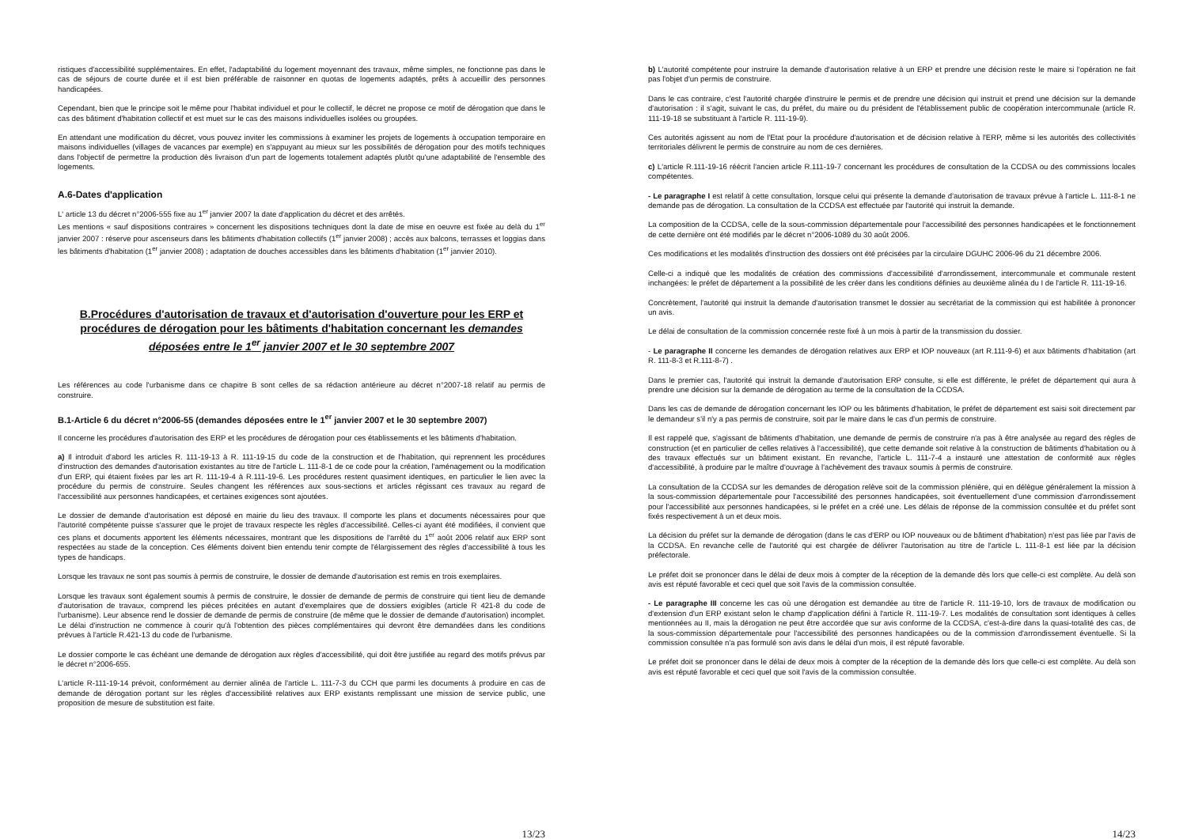ristiques d'accessibilité supplémentaires. En effet, l'adaptabilité du logement moyennant des travaux, même simples, ne fonctionne pas dans le cas de séjours de courte durée et il est bien préférable de raisonner en quotas de logements adaptés, prêts à accueillir des personnes handicapées.
Cependant, bien que le principe soit le même pour l'habitat individuel et pour le collectif, le décret ne propose ce motif de dérogation que dans le cas des bâtiment d'habitation collectif et est muet sur le cas des maisons individuelles isolées ou groupées.
En attendant une modification du décret, vous pouvez inviter les commissions à examiner les projets de logements à occupation temporaire en maisons individuelles (villages de vacances par exemple) en s'appuyant au mieux sur les possibilités de dérogation pour des motifs techniques dans l'objectif de permettre la production dès livraison d'un part de logements totalement adaptés plutôt qu'une adaptabilité de l'ensemble des logements.
A.6-Dates d'application
L' article 13 du décret n°2006-555 fixe au 1<sup>er</sup> janvier 2007 la date d'application du décret et des arrêtés.
Les mentions « sauf dispositions contraires » concernent les dispositions techniques dont la date de mise en oeuvre est fixée au delà du 1<sup>er</sup> janvier 2007 : réserve pour ascenseurs dans les bâtiments d'habitation collectifs (1<sup>er</sup> janvier 2008) ; accès aux balcons, terrasses et loggias dans les bâtiments d'habitation (1<sup>er</sup> janvier 2008) ; adaptation de douches accessibles dans les bâtiments d'habitation (1<sup>er</sup> janvier 2010).
B.Procédures d'autorisation de travaux et d'autorisation d'ouverture pour les ERP et procédures de dérogation pour les bâtiments d'habitation concernant les demandes déposées entre le 1<sup>er</sup> janvier 2007 et le 30 septembre 2007
Les références au code l'urbanisme dans ce chapitre B sont celles de sa rédaction antérieure au décret n°2007-18 relatif au permis de construire.
B.1-Article 6 du décret n°2006-55 (demandes déposées entre le 1<sup>er</sup> janvier 2007 et le 30 septembre 2007)
Il concerne les procédures d'autorisation des ERP et les procédures de dérogation pour ces établissements et les bâtiments d'habitation.
a) Il introduit d'abord les articles R. 111-19-13 à R. 111-19-15 du code de la construction et de l'habitation, qui reprennent les procédures d'instruction des demandes d'autorisation existantes au titre de l'article L. 111-8-1 de ce code pour la création, l'aménagement ou la modification d'un ERP, qui étaient fixées par les art R. 111-19-4 à R.111-19-6. Les procédures restent quasiment identiques, en particulier le lien avec la procédure du permis de construire. Seules changent les références aux sous-sections et articles régissant ces travaux au regard de l'accessibilité aux personnes handicapées, et certaines exigences sont ajoutées.
Le dossier de demande d'autorisation est déposé en mairie du lieu des travaux. Il comporte les plans et documents nécessaires pour que l'autorité compétente puisse s'assurer que le projet de travaux respecte les règles d'accessibilité. Celles-ci ayant été modifiées, il convient que ces plans et documents apportent les éléments nécessaires, montrant que les dispositions de l'arrêté du 1<sup>er</sup> août 2006 relatif aux ERP sont respectées au stade de la conception. Ces éléments doivent bien entendu tenir compte de l'élargissement des règles d'accessibilité à tous les types de handicaps.
Lorsque les travaux ne sont pas soumis à permis de construire, le dossier de demande d'autorisation est remis en trois exemplaires.
Lorsque les travaux sont également soumis à permis de construire, le dossier de demande de permis de construire qui tient lieu de demande d'autorisation de travaux, comprend les pièces précitées en autant d'exemplaires que de dossiers exigibles (article R 421-8 du code de l'urbanisme). Leur absence rend le dossier de demande de permis de construire (de même que le dossier de demande d'autorisation) incomplet. Le délai d'instruction ne commence à courir qu'à l'obtention des pièces complémentaires qui devront être demandées dans les conditions prévues à l'article R.421-13 du code de l'urbanisme.
Le dossier comporte le cas échéant une demande de dérogation aux règles d'accessibilité, qui doit être justifiée au regard des motifs prévus par le décret n°2006-655.
L'article R-111-19-14 prévoit, conformément au dernier alinéa de l'article L. 111-7-3 du CCH que parmi les documents à produire en cas de demande de dérogation portant sur les règles d'accessibilité relatives aux ERP existants remplissant une mission de service public, une proposition de mesure de substitution est faite.
13/23
b) L'autorité compétente pour instruire la demande d'autorisation relative à un ERP et prendre une décision reste le maire si l'opération ne fait pas l'objet d'un permis de construire.
Dans le cas contraire, c'est l'autorité chargée d'instruire le permis et de prendre une décision qui instruit et prend une décision sur la demande d'autorisation : il s'agit, suivant le cas, du préfet, du maire ou du président de l'établissement public de coopération intercommunale (article R. 111-19-18 se substituant à l'article R. 111-19-9).
Ces autorités agissent au nom de l'Etat pour la procédure d'autorisation et de décision relative à l'ERP, même si les autorités des collectivités territoriales délivrent le permis de construire au nom de ces dernières.
c) L'article R.111-19-16 réécrit l'ancien article R.111-19-7 concernant les procédures de consultation de la CCDSA ou des commissions locales compétentes.
- Le paragraphe I est relatif à cette consultation, lorsque celui qui présente la demande d'autorisation de travaux prévue à l'article L. 111-8-1 ne demande pas de dérogation. La consultation de la CCDSA est effectuée par l'autorité qui instruit la demande.
La composition de la CCDSA, celle de la sous-commission départementale pour l'accessibilité des personnes handicapées et le fonctionnement de cette dernière ont été modifiés par le décret n°2006-1089 du 30 août 2006.
Ces modifications et les modalités d'instruction des dossiers ont été précisées par la circulaire DGUHC 2006-96 du 21 décembre 2006.
Celle-ci a indiqué que les modalités de création des commissions d'accessibilité d'arrondissement, intercommunale et communale restent inchangées: le préfet de département a la possibilité de les créer dans les conditions définies au deuxième alinéa du I de l'article R. 111-19-16.
Concrètement, l'autorité qui instruit la demande d'autorisation transmet le dossier au secrétariat de la commission qui est habilitée à prononcer un avis.
Le délai de consultation de la commission concernée reste fixé à un mois à partir de la transmission du dossier.
- Le paragraphe II concerne les demandes de dérogation relatives aux ERP et IOP nouveaux (art R.111-9-6) et aux bâtiments d'habitation (art R. 111-8-3 et R.111-8-7) .
Dans le premier cas, l'autorité qui instruit la demande d'autorisation ERP consulte, si elle est différente, le préfet de département qui aura à prendre une décision sur la demande de dérogation au terme de la consultation de la CCDSA.
Dans les cas de demande de dérogation concernant les IOP ou les bâtiments d'habitation, le préfet de département est saisi soit directement par le demandeur s'il n'y a pas permis de construire, soit par le maire dans le cas d'un permis de construire.
Il est rappelé que, s'agissant de bâtiments d'habitation, une demande de permis de construire n'a pas à être analysée au regard des règles de construction (et en particulier de celles relatives à l'accessibilité), que cette demande soit relative à la construction de bâtiments d'habitation ou à des travaux effectués sur un bâtiment existant. En revanche, l'article L. 111-7-4 a instauré une attestation de conformité aux règles d'accessibilité, à produire par le maître d'ouvrage à l'achèvement des travaux soumis à permis de construire.
La consultation de la CCDSA sur les demandes de dérogation relève soit de la commission plénière, qui en délègue généralement la mission à la sous-commission départementale pour l'accessibilité des personnes handicapées, soit éventuellement d'une commission d'arrondissement pour l'accessibilité aux personnes handicapées, si le préfet en a créé une. Les délais de réponse de la commission consultée et du préfet sont fixés respectivement à un et deux mois.
La décision du préfet sur la demande de dérogation (dans le cas d'ERP ou IOP nouveaux ou de bâtiment d'habitation) n'est pas liée par l'avis de la CCDSA. En revanche celle de l'autorité qui est chargée de délivrer l'autorisation au titre de l'article L. 111-8-1 est liée par la décision préfectorale.
Le préfet doit se prononcer dans le délai de deux mois à compter de la réception de la demande dès lors que celle-ci est complète. Au delà son avis est réputé favorable et ceci quel que soit l'avis de la commission consultée.
- Le paragraphe III concerne les cas où une dérogation est demandée au titre de l'article R. 111-19-10, lors de travaux de modification ou d'extension d'un ERP existant selon le champ d'application défini à l'article R. 111-19-7. Les modalités de consultation sont identiques à celles mentionnées au II, mais la dérogation ne peut être accordée que sur avis conforme de la CCDSA, c'est-à-dire dans la quasi-totalité des cas, de la sous-commission départementale pour l'accessibilité des personnes handicapées ou de la commission d'arrondissement éventuelle. Si la commission consultée n'a pas formulé son avis dans le délai d'un mois, il est réputé favorable.
Le préfet doit se prononcer dans le délai de deux mois à compter de la réception de la demande dès lors que celle-ci est complète. Au delà son avis est réputé favorable et ceci quel que soit l'avis de la commission consultée.
14/23